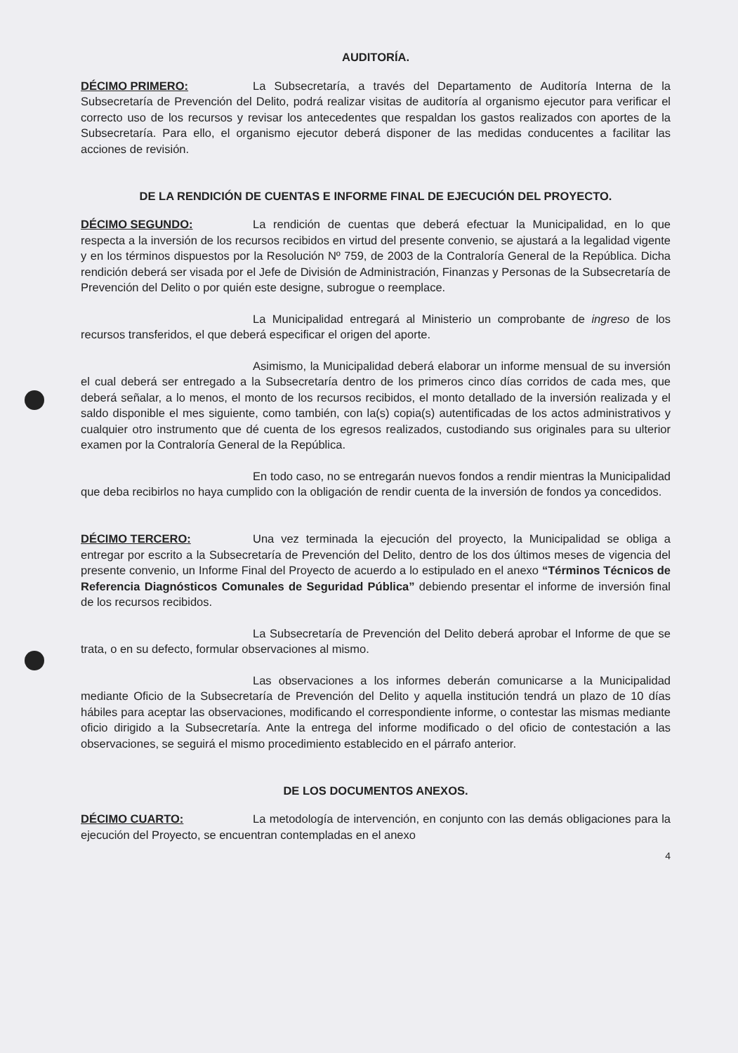AUDITORÍA.
DÉCIMO PRIMERO: La Subsecretaría, a través del Departamento de Auditoría Interna de la Subsecretaría de Prevención del Delito, podrá realizar visitas de auditoría al organismo ejecutor para verificar el correcto uso de los recursos y revisar los antecedentes que respaldan los gastos realizados con aportes de la Subsecretaría. Para ello, el organismo ejecutor deberá disponer de las medidas conducentes a facilitar las acciones de revisión.
DE LA RENDICIÓN DE CUENTAS E INFORME FINAL DE EJECUCIÓN DEL PROYECTO.
DÉCIMO SEGUNDO: La rendición de cuentas que deberá efectuar la Municipalidad, en lo que respecta a la inversión de los recursos recibidos en virtud del presente convenio, se ajustará a la legalidad vigente y en los términos dispuestos por la Resolución Nº 759, de 2003 de la Contraloría General de la República. Dicha rendición deberá ser visada por el Jefe de División de Administración, Finanzas y Personas de la Subsecretaría de Prevención del Delito o por quién este designe, subrogue o reemplace.
La Municipalidad entregará al Ministerio un comprobante de ingreso de los recursos transferidos, el que deberá especificar el origen del aporte.
Asimismo, la Municipalidad deberá elaborar un informe mensual de su inversión el cual deberá ser entregado a la Subsecretaría dentro de los primeros cinco días corridos de cada mes, que deberá señalar, a lo menos, el monto de los recursos recibidos, el monto detallado de la inversión realizada y el saldo disponible el mes siguiente, como también, con la(s) copia(s) autentificadas de los actos administrativos y cualquier otro instrumento que dé cuenta de los egresos realizados, custodiando sus originales para su ulterior examen por la Contraloría General de la República.
En todo caso, no se entregarán nuevos fondos a rendir mientras la Municipalidad que deba recibirlos no haya cumplido con la obligación de rendir cuenta de la inversión de fondos ya concedidos.
DÉCIMO TERCERO: Una vez terminada la ejecución del proyecto, la Municipalidad se obliga a entregar por escrito a la Subsecretaría de Prevención del Delito, dentro de los dos últimos meses de vigencia del presente convenio, un Informe Final del Proyecto de acuerdo a lo estipulado en el anexo “Términos Técnicos de Referencia Diagnósticos Comunales de Seguridad Pública” debiendo presentar el informe de inversión final de los recursos recibidos.
La Subsecretaría de Prevención del Delito deberá aprobar el Informe de que se trata, o en su defecto, formular observaciones al mismo.
Las observaciones a los informes deberán comunicarse a la Municipalidad mediante Oficio de la Subsecretaría de Prevención del Delito y aquella institución tendrá un plazo de 10 días hábiles para aceptar las observaciones, modificando el correspondiente informe, o contestar las mismas mediante oficio dirigido a la Subsecretaría. Ante la entrega del informe modificado o del oficio de contestación a las observaciones, se seguirá el mismo procedimiento establecido en el párrafo anterior.
DE LOS DOCUMENTOS ANEXOS.
DÉCIMO CUARTO: La metodología de intervención, en conjunto con las demás obligaciones para la ejecución del Proyecto, se encuentran contempladas en el anexo
4